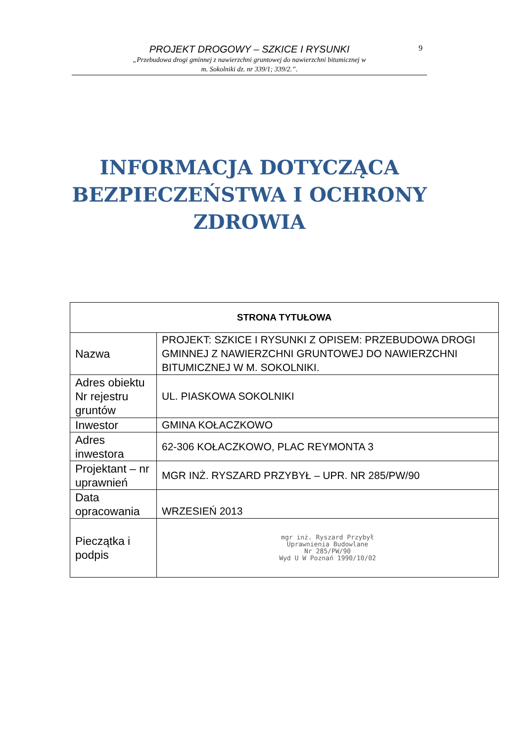PROJEKT DROGOWY – SZKICE I RYSUNKI
„Przebudowa drogi gminnej z nawierzchni gruntowej do nawierzchni bitumicznej w
m. Sokolniki dz. nr 339/1; 339/2.”.
9
INFORMACJA DOTYCZĄCA
BEZPIECZEŃSTWA I OCHRONY
ZDROWIA
| STRONA TYTUŁOWA | |
| --- | --- |
| Nazwa | PROJEKT: SZKICE I RYSUNKI Z OPISEM: PRZEBUDOWA DROGI GMINNEJ Z NAWIERZCHNI GRUNTOWEJ DO NAWIERZCHNI BITUMICZNEJ W M. SOKOLNIKI. |
| Adres obiektu Nr rejestru gruntów | UL. PIASKOWA SOKOLNIKI |
| Inwestor | GMINA KOŁACZKOWO |
| Adres inwestora | 62-306 KOŁACZKOWO, PLAC REYMONTA 3 |
| Projektant – nr uprawnień | MGR INŻ. RYSZARD PRZYBYŁ – UPR. NR 285/PW/90 |
| Data opracowania | WRZESIEŃ 2013 |
| Pieczątka i podpis | mgr inż. Ryszard Przybył Uprawnienia Budowlane Nr 285/PW/90 Wyd U W Poznań 1990/10/02 |